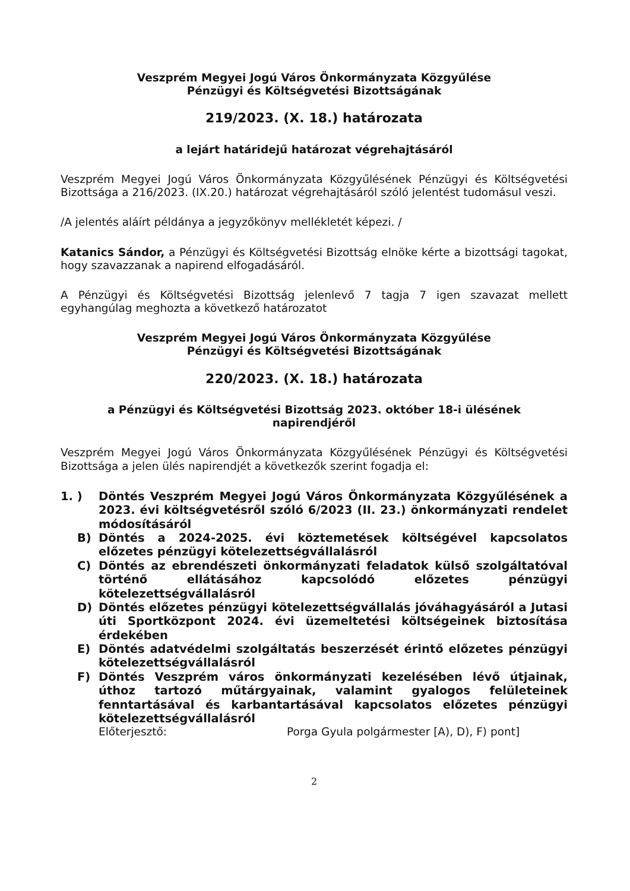Veszprém Megyei Jogú Város Önkormányzata Közgyűlése
Pénzügyi és Költségvetési Bizottságának
219/2023. (X. 18.) határozata
a lejárt határidejű határozat végrehajtásáról
Veszprém Megyei Jogú Város Önkormányzata Közgyűlésének Pénzügyi és Költségvetési Bizottsága a 216/2023. (IX.20.) határozat végrehajtásáról szóló jelentést tudomásul veszi.
/A jelentés aláírt példánya a jegyzőkönyv mellékletét képezi. /
Katanics Sándor, a Pénzügyi és Költségvetési Bizottság elnöke kérte a bizottsági tagokat, hogy szavazzanak a napirend elfogadásáról.
A Pénzügyi és Költségvetési Bizottság jelenlevő 7 tagja 7 igen szavazat mellett egyhangúlag meghozta a következő határozatot
Veszprém Megyei Jogú Város Önkormányzata Közgyűlése
Pénzügyi és Költségvetési Bizottságának
220/2023. (X. 18.) határozata
a Pénzügyi és Költségvetési Bizottság 2023. október 18-i ülésének
napirendjéről
Veszprém Megyei Jogú Város Önkormányzata Közgyűlésének Pénzügyi és Költségvetési Bizottsága a jelen ülés napirendjét a következők szerint fogadja el:
1. ) Döntés Veszprém Megyei Jogú Város Önkormányzata Közgyűlésének a 2023. évi költségvetésről szóló 6/2023 (II. 23.) önkormányzati rendelet módosításáról
B) Döntés a 2024-2025. évi köztemetések költségével kapcsolatos előzetes pénzügyi kötelezettségvállalásról
C) Döntés az ebrendészeti önkormányzati feladatok külső szolgáltatóval történő ellátásához kapcsolódó előzetes pénzügyi kötelezettségvállalásról
D) Döntés előzetes pénzügyi kötelezettségvállalás jóváhagyásáról a Jutasi úti Sportközpont 2024. évi üzemeltetési költségeinek biztosítása érdekében
E) Döntés adatvédelmi szolgáltatás beszerzését érintő előzetes pénzügyi kötelezettségvállalásról
F) Döntés Veszprém város önkormányzati kezelésében lévő útjainak, úthoz tartozó műtárgyainak, valamint gyalogos felületeinek fenntartásával és karbantartásával kapcsolatos előzetes pénzügyi kötelezettségvállalásról
Előterjesztő: Porga Gyula polgármester [A), D), F) pont]
2